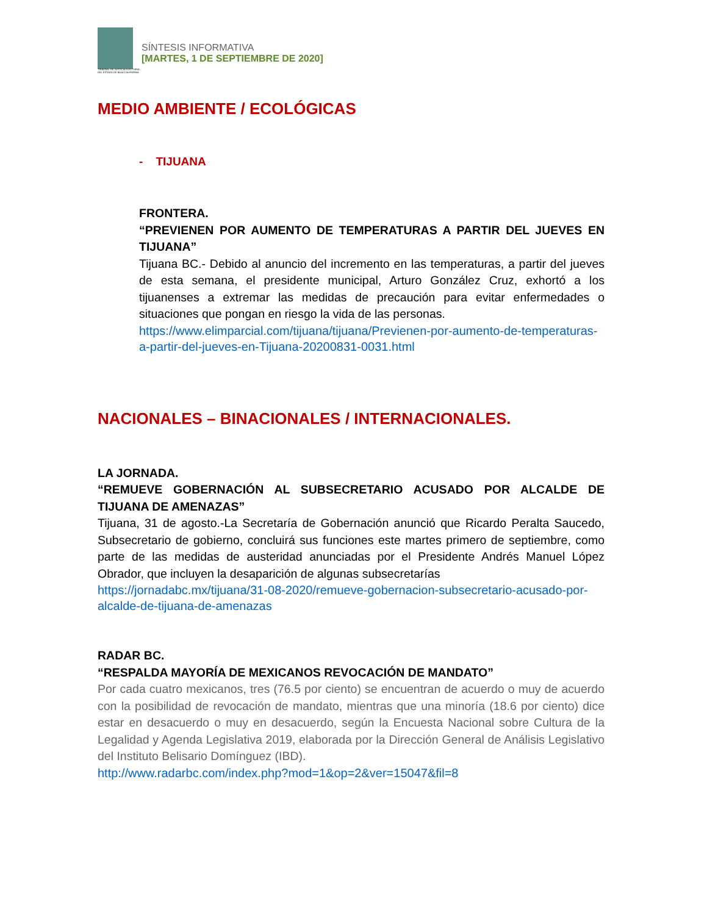TRIBUNAL DE JUSTICIA ELECTORAL DEL ESTADO DE BAJA CALIFORNIA
SÍNTESIS INFORMATIVA
[MARTES, 1 DE SEPTIEMBRE DE 2020]
MEDIO AMBIENTE / ECOLÓGICAS
- TIJUANA
FRONTERA.
“PREVIENEN POR AUMENTO DE TEMPERATURAS A PARTIR DEL JUEVES EN TIJUANA”
Tijuana BC.- Debido al anuncio del incremento en las temperaturas, a partir del jueves de esta semana, el presidente municipal, Arturo González Cruz, exhortó a los tijuanenses a extremar las medidas de precaución para evitar enfermedades o situaciones que pongan en riesgo la vida de las personas.
https://www.elimparcial.com/tijuana/tijuana/Previenen-por-aumento-de-temperaturas-a-partir-del-jueves-en-Tijuana-20200831-0031.html
NACIONALES – BINACIONALES / INTERNACIONALES.
LA JORNADA.
“REMUEVE GOBERNACIÓN AL SUBSECRETARIO ACUSADO POR ALCALDE DE TIJUANA DE AMENAZAS”
Tijuana, 31 de agosto.-La Secretaría de Gobernación anunció que Ricardo Peralta Saucedo, Subsecretario de gobierno, concluirá sus funciones este martes primero de septiembre, como parte de las medidas de austeridad anunciadas por el Presidente Andrés Manuel López Obrador, que incluyen la desaparición de algunas subsecretarías
https://jornadabc.mx/tijuana/31-08-2020/remueve-gobernacion-subsecretario-acusado-por-alcalde-de-tijuana-de-amenazas
RADAR BC.
“RESPALDA MAYORÍA DE MEXICANOS REVOCACIÓN DE MANDATO”
Por cada cuatro mexicanos, tres (76.5 por ciento) se encuentran de acuerdo o muy de acuerdo con la posibilidad de revocación de mandato, mientras que una minoría (18.6 por ciento) dice estar en desacuerdo o muy en desacuerdo, según la Encuesta Nacional sobre Cultura de la Legalidad y Agenda Legislativa 2019, elaborada por la Dirección General de Análisis Legislativo del Instituto Belisario Domínguez (IBD).
http://www.radarbc.com/index.php?mod=1&op=2&ver=15047&fil=8